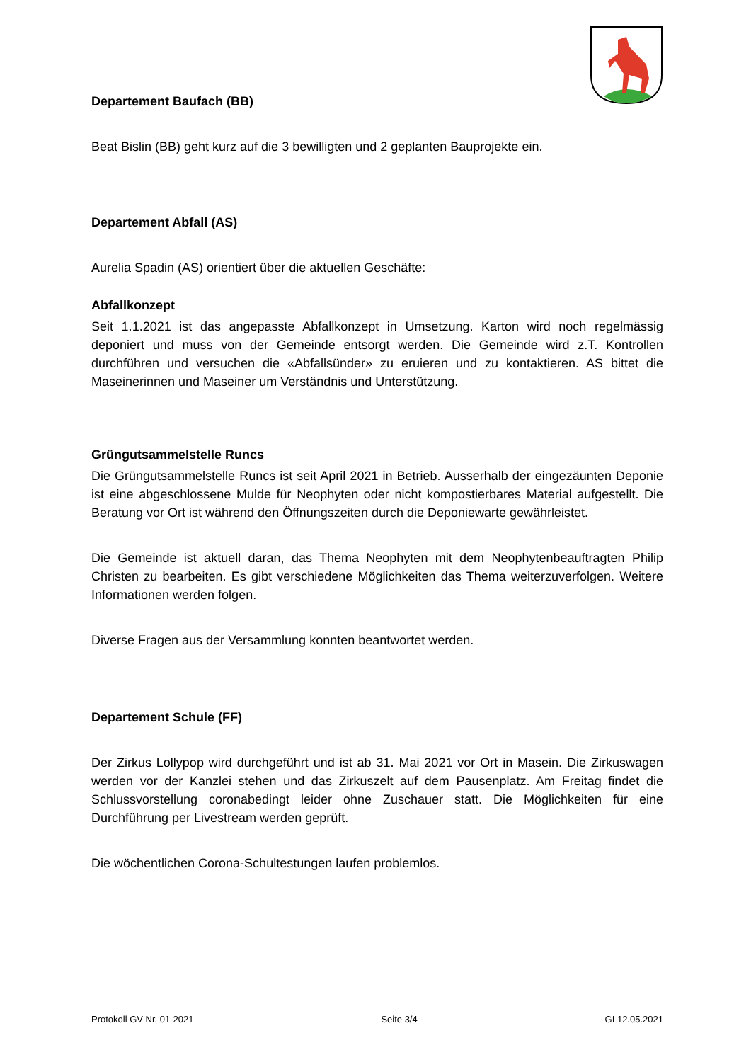Departement Baufach (BB)
Beat Bislin (BB) geht kurz auf die 3 bewilligten und 2 geplanten Bauprojekte ein.
Departement Abfall (AS)
Aurelia Spadin (AS) orientiert über die aktuellen Geschäfte:
Abfallkonzept
Seit 1.1.2021 ist das angepasste Abfallkonzept in Umsetzung. Karton wird noch regelmässig deponiert und muss von der Gemeinde entsorgt werden. Die Gemeinde wird z.T. Kontrollen durchführen und versuchen die «Abfallsünder» zu eruieren und zu kontaktieren. AS bittet die Maseinerinnen und Maseiner um Verständnis und Unterstützung.
Grüngutsammelstelle Runcs
Die Grüngutsammelstelle Runcs ist seit April 2021 in Betrieb. Ausserhalb der eingezäunten Deponie ist eine abgeschlossene Mulde für Neophyten oder nicht kompostierbares Material aufgestellt. Die Beratung vor Ort ist während den Öffnungszeiten durch die Deponiewarte gewährleistet.
Die Gemeinde ist aktuell daran, das Thema Neophyten mit dem Neophytenbeauftragten Philip Christen zu bearbeiten. Es gibt verschiedene Möglichkeiten das Thema weiterzuverfolgen. Weitere Informationen werden folgen.
Diverse Fragen aus der Versammlung konnten beantwortet werden.
Departement Schule (FF)
Der Zirkus Lollypop wird durchgeführt und ist ab 31. Mai 2021 vor Ort in Masein. Die Zirkuswagen werden vor der Kanzlei stehen und das Zirkuszelt auf dem Pausenplatz. Am Freitag findet die Schlussvorstellung coronabedingt leider ohne Zuschauer statt. Die Möglichkeiten für eine Durchführung per Livestream werden geprüft.
Die wöchentlichen Corona-Schultestungen laufen problemlos.
Protokoll GV Nr. 01-2021 Seite 3/4 GI 12.05.2021